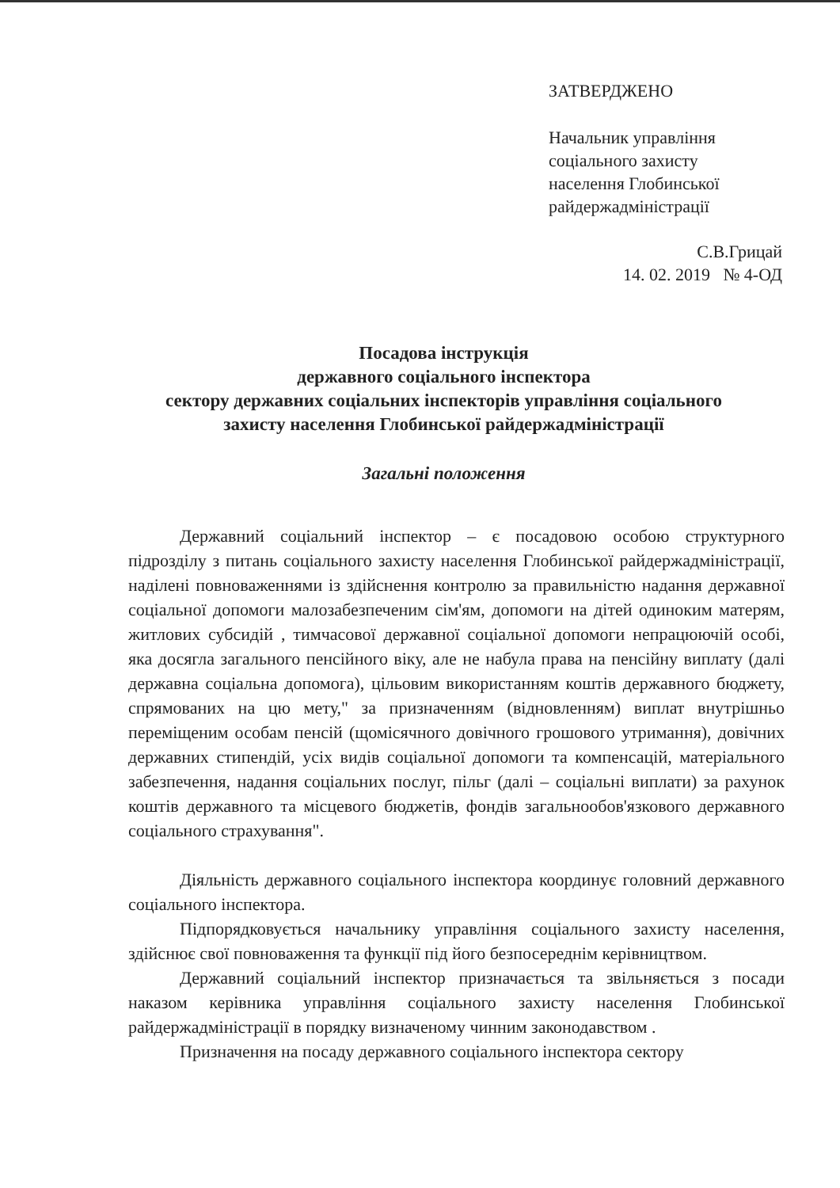ЗАТВЕРДЖЕНО
Начальник управління
соціального захисту
населення Глобинської
райдержадміністрації
С.В.Грицай
14. 02. 2019 № 4-ОД
Посадова інструкція
державного соціального інспектора
сектору державних соціальних інспекторів управління соціального
захисту населення Глобинської райдержадміністрації
Загальні положення
Державний соціальний інспектор – є посадовою особою структурного підрозділу з питань соціального захисту населення Глобинської райдержадміністрації, наділені повноваженнями із здійснення контролю за правильністю надання державної соціальної допомоги малозабезпеченим сім'ям, допомоги на дітей одиноким матерям, житлових субсидій , тимчасової державної соціальної допомоги непрацюючій особі, яка досягла загального пенсійного віку, але не набула права на пенсійну виплату (далі державна соціальна допомога), цільовим використанням коштів державного бюджету, спрямованих на цю мету," за призначенням (відновленням) виплат внутрішньо переміщеним особам пенсій (щомісячного довічного грошового утримання), довічних державних стипендій, усіх видів соціальної допомоги та компенсацій, матеріального забезпечення, надання соціальних послуг, пільг (далі – соціальні виплати) за рахунок коштів державного та місцевого бюджетів, фондів загальнообов'язкового державного соціального страхування".
Діяльність державного соціального інспектора координує головний державного соціального інспектора.
Підпорядковується начальнику управління соціального захисту населення, здійснює свої повноваження та функції під його безпосереднім керівництвом.
Державний соціальний інспектор призначається та звільняється з посади наказом керівника управління соціального захисту населення Глобинської райдержадміністрації в порядку визначеному чинним законодавством .
Призначення на посаду державного соціального інспектора сектору